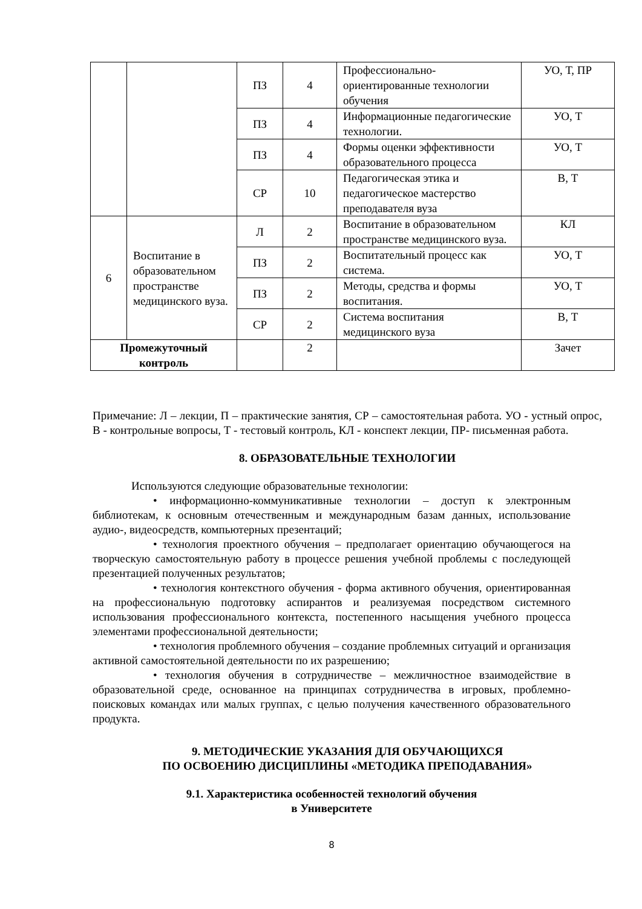| | | ПЗ | 4 | Профессионально-ориентированные технологии обучения | УО, Т, ПР |
| | | ПЗ | 4 | Информационные педагогические технологии. | УО, Т |
| | | ПЗ | 4 | Формы оценки эффективности образовательного процесса | УО, Т |
| | | СР | 10 | Педагогическая этика и педагогическое мастерство преподавателя вуза | В, Т |
| 6 | Воспитание в образовательном пространстве медицинского вуза. | Л | 2 | Воспитание в образовательном пространстве медицинского вуза. | КЛ |
| | | ПЗ | 2 | Воспитательный процесс как система. | УО, Т |
| | | ПЗ | 2 | Методы, средства и формы воспитания. | УО, Т |
| | | СР | 2 | Система воспитания медицинского вуза | В, Т |
| Промежуточный контроль | | | 2 | | Зачет |
Примечание: Л – лекции, П – практические занятия, СР – самостоятельная работа. УО - устный опрос, В - контрольные вопросы, Т - тестовый контроль, КЛ - конспект лекции, ПР- письменная работа.
8. ОБРАЗОВАТЕЛЬНЫЕ ТЕХНОЛОГИИ
Используются следующие образовательные технологии:
• информационно-коммуникативные технологии – доступ к электронным библиотекам, к основным отечественным и международным базам данных, использование аудио-, видеосредств, компьютерных презентаций;
• технология проектного обучения – предполагает ориентацию обучающегося на творческую самостоятельную работу в процессе решения учебной проблемы с последующей презентацией полученных результатов;
• технология контекстного обучения - форма активного обучения, ориентированная на профессиональную подготовку аспирантов и реализуемая посредством системного использования профессионального контекста, постепенного насыщения учебного процесса элементами профессиональной деятельности;
• технология проблемного обучения – создание проблемных ситуаций и организация активной самостоятельной деятельности по их разрешению;
• технология обучения в сотрудничестве – межличностное взаимодействие в образовательной среде, основанное на принципах сотрудничества в игровых, проблемно-поисковых командах или малых группах, с целью получения качественного образовательного продукта.
9. МЕТОДИЧЕСКИЕ УКАЗАНИЯ ДЛЯ ОБУЧАЮЩИХСЯ
ПО ОСВОЕНИЮ ДИСЦИПЛИНЫ «МЕТОДИКА ПРЕПОДАВАНИЯ»
9.1. Характеристика особенностей технологий обучения
в Университете
8